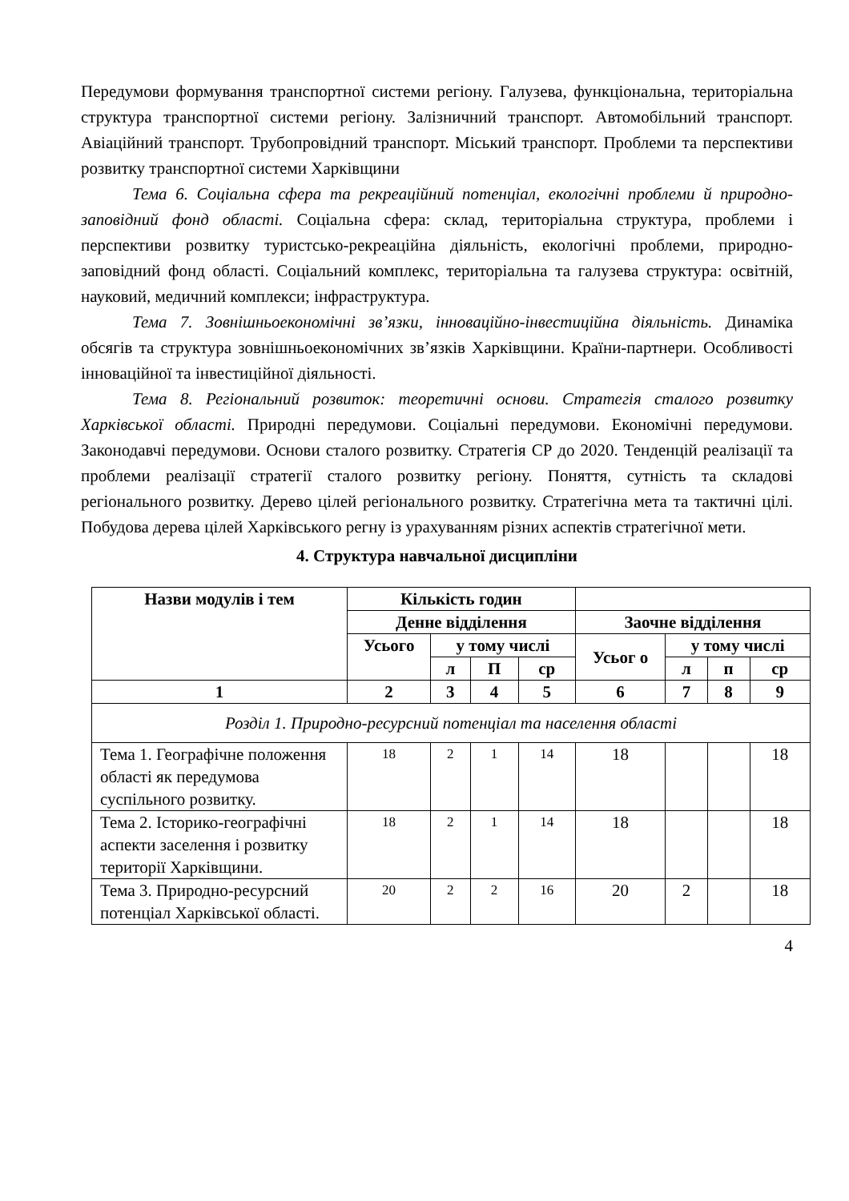Передумови формування транспортної системи регіону. Галузева, функціональна, територіальна структура транспортної системи регіону. Залізничний транспорт. Автомобільний транспорт. Авіаційний транспорт. Трубопровідний транспорт. Міський транспорт. Проблеми та перспективи розвитку транспортної системи Харківщини
Тема 6. Соціальна сфера та рекреаційний потенціал, екологічні проблеми й природно-заповідний фонд області. Соціальна сфера: склад, територіальна структура, проблеми і перспективи розвитку туристсько-рекреаційна діяльність, екологічні проблеми, природно-заповідний фонд області. Соціальний комплекс, територіальна та галузева структура: освітній, науковий, медичний комплекси; інфраструктура.
Тема 7. Зовнішньоекономічні зв’язки, інноваційно-інвестиційна діяльність. Динаміка обсягів та структура зовнішньоекономічних зв’язків Харківщини. Країни-партнери. Особливості інноваційної та інвестиційної діяльності.
Тема 8. Регіональний розвиток: теоретичні основи. Стратегія сталого розвитку Харківської області. Природні передумови. Соціальні передумови. Економічні передумови. Законодавчі передумови. Основи сталого розвитку. Стратегія СР до 2020. Тенденцій реалізації та проблеми реалізації стратегії сталого розвитку регіону. Поняття, сутність та складові регіонального розвитку. Дерево цілей регіонального розвитку. Стратегічна мета та тактичні цілі. Побудова дерева цілей Харківського регну із урахуванням різних аспектів стратегічної мети.
4. Структура навчальної дисципліни
| Назви модулів і тем | Кількість годин | | | | | | | |
| --- | --- | --- | --- | --- | --- | --- | --- | --- |
| | Денне відділення | | | | Заочне відділення | | | |
| | Усього | у тому числі | | | Усьог о | у тому числі | | |
| | | л | П | ср | | л | п | ср |
| 1 | 2 | 3 | 4 | 5 | 6 | 7 | 8 | 9 |
| Розділ 1. Природно-ресурсний потенціал та населення області | | | | | | | | |
| Тема 1. Географічне положення області як передумова суспільного розвитку. | 18 | 2 | 1 | 14 | 18 | | | 18 |
| Тема 2. Історико-географічні аспекти заселення і розвитку території Харківщини. | 18 | 2 | 1 | 14 | 18 | | | 18 |
| Тема 3. Природно-ресурсний потенціал Харківської області. | 20 | 2 | 2 | 16 | 20 | 2 | | 18 |
4